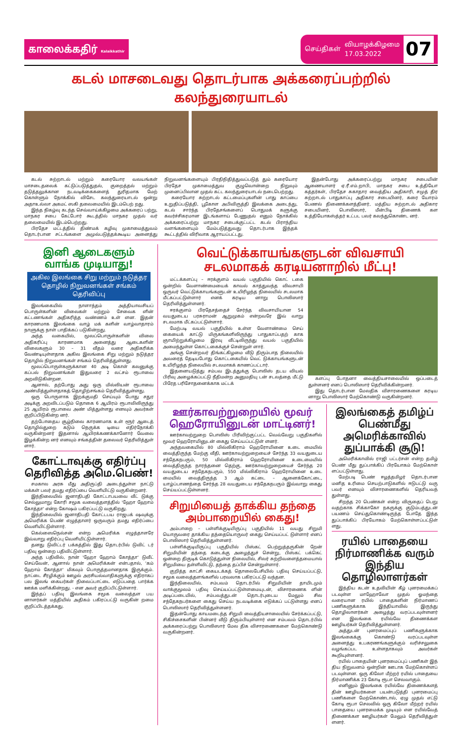காலைக்கதிர் Kalaikkathir
செய்திகள் வியாழக்கிழமை
17.03.2022 07
கடல் மாசடைவது தொடர்பாக அக்கரைப்பற்றில் கலந்துரையாடல்
கடல் சுற்றாடல் மற்றும் கரையோர வலயங்கள் மாசடைதலைக் கட்டுப்படுத்துதல், குறைத்தல் மற்றும் தடுத்தலுக்கான நடவடிக்கைகளைத் துரிதமாக மேற் கொள்ளும் நோக்கில் விசேட கலந்துரையாடல் ஒன்று அதாஉல்லா அகமட் ஸகி தலைமையில் இடம்பெற் றது.
இந்த நிகழ்வு கடந்த செவ்வாய்க்கிழமை அக்கரைப் பற்று, மாநகர சபை கேட்போர் கூடத்தில் மாநகர முதல் வர் தலைமையில் இடம்பெற்றது.
பிரதேச மட்டத்தில் திண்மக் கழிவு முகாமைத்துவம் தொடர்பான சட்டங்களை அமுல்படுத்தக்கூடிய அனைத்து நிறுவனங்களையும் பிரதிநிதித்துவப்படுத் தும் கரையோர பிரதேச முகாமைத்துவ குழுவொன்றை நிறுவும் முனைப்பிலான முதல் கட்ட கலந்துரையாடல் நடைபெற்றது.
கரையோர சுற்றாடல் கட்டமைப்புகளின் பாது காப்பை உறுதிப்படுத்தி, பூகோள அபிவிருத்தி இலக்கை அடைந்து, கடல் சார்ந்த பிரதேசங்களைப் பொதுமக் களுக்கு கவர்ச்சிகரமான இடங்களாய் பேணுதல் எனும் நோக்கில் அக்கரைப்பற்று மாநகர சபைக்குட்பட்ட கடல் பிராந்திய வளங்களையும் மேம்படுத்துவது தொடர்பாக இந்தக் கூட்டத்தில் விரிவாக ஆராயப்பட்டது.
இதன்போது அக்கரைப்பற்று மாநகர சபையின் ஆணையாளர் ஏ.ரீ.எம்.றாபி, மாநகர சபை உத்தியோ கத்தர்கள், பிரதேச சுகாதார வைத்திய அதிகாரி, சமுத் திர சுற்றாடல் பாதுகாப்பு அதிகார சபையினர், கரை யோரம் பேணல் திணைக்களத்தினர், மத்திய சுற்றாடல் அதிகார சபையினர், பொலிஸார், மீன்பிடி திணைக் கள உத்தியோகஸ்த்தர் உட்பட பலர் கலந்துகொண்ட னர்.
இனி ஆடைகளும் வாங்க முடியாது!
அகில இலங்கை சிறு மற்றும் நடுத்தர தொழில் நிறுவனங்கள் சங்கம் தெரிவிப்பு
இலங்கையில் நாளாந்தம் அத்தியாவசியப் பொருள்களின் விலைகள் மற்றும் சேவைக ளின் கட்டணங்கள் அதிகரித்த வண்ணம் உள் ளன. இதன் காரணமாக இலங்கை வாழ் மக் களின் வாழ்வாதாரம் நாளுக்கு நாள் பாதிக்கப் படுகின்றது.
அந்த வகையில், மூலப்பொருள்களின் விலை அதிகரிப்பு காரணமாக அனைத்து ஆடைகளின் விலைகளும் 30 – 31 வீதம் வரை அதிகரிக்க வேண்டியுள்ளதாக அகில இலங்கை சிறு மற்றும் நடுத்தர தொழில் நிறுவனங்கள் சங்கம் தெரிவித்துள்ளது.
மூலப்பொருள்களுக்கான 40 அடி கொள் கலனுக்கு கப்பல் நிறுவனங்கள் இதுவரை 2 லட்சம் ரூபாவை அறவிடுகின்றன.
ஆனால், தற்போது அது ஒரு மில்லியன் ரூபாவை அண்மித்துள்ளதாகத் தொழிற்சங்கம் தெரிவித்துள்ளது.
ஒரு பொருளாக இறக்குமதி செய்யும் போது சதுர அடிக்கு அறவிடப்படும் தொகை 6 ஆயிரம் ரூபாவிலிருந்து 25 ஆயிரம் ரூபாவை அண் மித்துள்ளது எனவும் அவர்கள் குறிப்பிடுகின்ற னர்.
தற்போதைய சூழ்நிலை காரணமாக உள் ளூர் ஆடைத் தொழில்துறை கடும் நெருக்க டியை எதிர்நோக்கி வருகின்றனர் இதனால் ஆயிரக்கணக்கானோர் வேலை இழக்கின்ற னர் எனவும் சங்கத்தின் தலைவர் தெரிவித்துள் ளார்.
கோட்டாவுக்கு எதிர்ப்பு தெரிவித்த அமெ.பெண்!
சமகால அரசு மீது அதிருப்தி அடைந்துள்ள நாட்டு மக்கள் பலர் தமது எதிர்ப்பை வெளியிட்டு வருகின்றனர்.
இந்நிலையில் ஜனாதிபதி கோட்டாபயவை வீட் டுக்கு செல்லுமாறு கோரி சமூக வலைத்தளத்தில் 'ஹோ ஹோம் கோத்தா' என்ற கோஷம் பகிரப்பட்டு வருகிறது.
இந்நிலையில் ஜனாதிபதி கோட்டபய ராஜபக் ஷவுக்கு அமெரிக்க பெண் எழுத்தாளர் ஒருவரும் தமது எதிர்ப்பை வெளியிட்டுள்ளார்.
கெல்ஸைநெல்சன் என்ற அமெரிக்க எழுத்தாளரே இவ்வாறு எதிர்ப்பு வெளியிட்டுள்ளார்.
தனது டுவிட்டர் பக்கத்தில் இது தொடர்பில் டுவிட் டர் பதிவு ஒன்றை பதிவிட்டுள்ளார்.
அந்த பதிவில், நான் 'ஹோ ஹோம் கோத்தா' டுவீட் செய்வேன், ஆனால் நான் அமெரிக்கன் என்பதால், 'கம் ஹோம் கோத்தா' மிகவும் பொருத்தமானதாக இருக்கும். நாட்டை சீரழிக்கும் ஊழல் அரசியல்வாதிகளுக்கு எதிராகப் பல இலங் கையர்கள் நிலைப்பாட்டை எடுப்பதை பார்க்க ஊக்க மளிக்கின்றது. - என அவர் குறிப்பிட்டுள்ளார்.
இந்தப் பதிவு இலங்கை சமூக வலைத்தள பய னாளர்கள் மத்தியில் அதிகம் பகிரப்பட்டு வருகின் றமை குறிப்பிடத்தக்கது.
வெட்டுக்காயங்களுடன் விவசாயி சடலமாகக் கரடியனாறில் மீட்பு!
மட்டக்களப்பு – ஈரக்குளம் வயல் பகுதியில் கொட் டகை ஒன்றில் வேளாண்மையைக் காவல் காத்துவந்த விவசாயி ஒருவர் வெட்டுக்காயங்களுடன் உயிரிழந்த நிலையில் சடலமாக மீட்கப்பட்டுள்ளார் எனக் கரடிய னாறு பொலிஸார் தெரிவித்துள்ளனர்.
ஈரக்குளம் பிரதேசத்தைச் சேர்ந்த விவசாயியான 54 வயதுடைய பரசுராமன் ஆறுமுகம் என்றவரே இவ் வாறு சடலமாக மீட்கப்பட்டுள்ளார்.
மேற்படி வயல் பகுதியில் உள்ள வேளாண்மை செய் கையைக் காட்டு மிருகங்களிலிருந்து பாதுகாப்பதற் காக ஞாயிற்றுக்கிழமை இரவு வீட்டிலிருந்து வயல் பகுதியில் அமைந்துள்ள கொட்டகைக்குச் சென்றுள் ளார்.
அங்கு சென்றவர் திங்கட்கிழமை வீடு திரும்பாத நிலையில் அவரைத் தேடியபோது கொட்டகையில் வெட் டுக்காயங்களுடன் உயிரிழந்த நிலையில் சடலமாகக் காணப்பட்டார்.
இதனையடுத்து சம்பவ இடத்துக்கு பொலிஸ் தடய வியல் பிரிவு அழைக்கப்பட்டு நீதிமன்ற அனுமதியு டன் சடலத்தை மீட்டு பிரேத பரிசோதனைக்காக மட்டக்
களப்பு போதனா வைத்தியசாலையில் ஒப்படைத் துள்ளனர் எனப் பொலிஸார் தெரிவிக்கின்றனர்.
இது தொடர்பான மேலதிக விசாரணைகளை கரடிய னாறு பொலிஸார் மேற்கொண்டு வருகின்றனர்.
ஊர்காவற்றுறையில் மூவர் ஹெரோயினுடன் மாட்டினர்!
ஊர்காவற்றுறை பொலிஸ் பிரிவிற்குட்பட்ட வெவ்வேறு பகுதிகளில் மூவர் ஹெரோயினுடன் கைது செய்யப்பட்டுள் ளனர்.
அந்தவகையில் 80 மில்லிகிராம் ஹெரோயினை உடை மையில் வைத்திருந்த மேற்கு வீதி, ஊர்காவற்றுறையைச் சேர்ந்த 33 வயதுடைய சந்தேகநபரும், 50 மில்லிகிராம் ஹெரோயினை உடைமையில் வைத்திருந்த நாரந்தனை தெற்கு, ஊர்காவற்றுறையைச் சேர்ந்த 20 வயதுடைய சந்தேகநபரும், 550 மில்லிகிராம் ஹெரோயினை உடை மையில் வைத்திருந்த 3 ஆம் கட்டை – ஆனைக்கோட்டை, யாழ்ப்பாணத்தை சேர்ந்த 28 வயதுடைய சந்தேகநபரும் இவ்வாறு கைது செய்யப்பட்டுள்ளனர்.
சிறுமியைத் தாக்கிய தந்தை அம்பாறையில் கைது!
அம்பாறை – பள்ளிக்குடியிருப்பு பகுதியில் 11 வயது சிறுமி யொருவரை தாக்கிய தந்தையொருவர் கைது செய்யப்பட் டுள்ளார் எனப் பொலிஸார் தெரிவித்துள்ளனர்.
பள்ளிக்குடியிருப்பு பகுதியில் பிஸ்கட் பெற்றுத்தருகின் றேன் சிறுமியின் தந்தை கடைக்கு அழைத்துச் சென்று, பிஸ்கட் பக்கெட் ஒன்றை திருடிக் கொடுத்துள்ள நிலையில், சிலர் சுற்றிவளைத்தமையால் சிறுமியை தள்ளிவிட்டு, தந்தை தப்பிச் சென்றுள்ளார்.
குறித்த காட்சி கையடக்கத் தொலைபேசியில் பதிவு செய்யப்பட்டு, சமூக வலைத்தளங்களில் பரவலாக பகிரப்பட்டு வந்தன.
இந்நிலையில், சம்பவம் தொடர்பில் சிறுமியின் தாயிடமும் வாக்குமூலம் பதிவு செய்யப்பட்டுள்ளமையுடன், விசாரணைக ளின் அடிப்படையில், சம்பவத்துடன் தொடர்புடைய மேலும் சில சந்தேகநபர்களை கைது செய்ய நடவடிக்கை எடுக்கப் பட்டுள்ளது எனப் பொலிஸார் தெரிவித்துள்ளனர்.
இதன்போது காயமடைந்த சிறுமி வைத்தியசாலையில் சேர்க்கப்பட்டு, சிகிச்சைகளின் பின்னர் வீடு திரும்பியுள்ளார் என சம்பவம் தொடர்பில் அக்கரைப்பற்று பொலிஸார் மேல திக விசாரணைகளை மேற்கொண்டு வருகின்றனர்.
இலங்கைத் தமிழ்ப் பெண்மீது அமெரிக்காவில் துப்பாக்கி சூடு!
அமெரிக்காவில் ராஜி பட்டர்சன் என்ற தமிழ் பெண் மீது துப்பாக்கிப் பிரயோகம் மேற்கொள் ளப்பட்டுள்ளது.
மேற்படி பெண் ஈழத்தமிழர் தொடர்பான மனித உரிமை செயற்பாடுகளில் ஈடுபட்டு வரு பவர் எனவும் விசாரணைகளில் தெரியவந் துள்ளது.
சிறந்த 20 பெண்கள் என்ற விருதைப் பெறு வதற்காக சிக்காகோ நகருக்கு குடும்பத்துடன் பயணம் செய்துகொண்டிருந்த போதே இந்த துப்பாக்கிப் பிரயோகம் மேற்கொள்ளப்பட்டுள் ளது.
ரயில் பாதையை நிர்மாணிக்க வரும் இந்திய தொழிலாளர்கள்
இந்திய கடன் உதவியின் கீழ் புனரமைக்கப் படவுள்ள மாஹோவோ முதல் ஓமந்தை வரையான ரயில் பாதைகளின் நிர்மாணப் பணிகளுக்காக இந்தியாவில் இருந்து தொழிலாளர்கள் அழைத்து வரப்படவுள்ளனர் என இலங்கை ரயில்வே திணைக்கள ஊழியர்கள் தெரிவித்துள்ளனர்.
அத்துடன் புனரமைப்புப் பணிகளுக்காக இலங்கைக்கு கொண்டு வரப்படவுள்ள அனைத்து உபகரணங்களுக்கும் வரிச்சலுகை வழங்கப்பட உள்ளதாகவும் அவர்கள் கூறியுள்ளனர்.
ரயில் பாதையின் புனரமைப்புப் பணிகள் இந் திய நிறுவனம் ஒன்றின் ஊடாக மேற்கொள்ளப் படவுள்ளன. ஒரு கிலோ மீற்றர் ரயில் பாதையை நிர்மாணிக்க 23 கோடி ரூபா செலவாகும்.
எனினும் இலங்கை ரயில்வே திணைக்களத் தின் ஊழியர்களை பயன்படுத்தி புனரமைப்பு பணிகளை மேற்கொண்டால், ஏழு முதல் எட்டு கோடி ரூபா செலவில் ஒரு கிலோ மீற்றர் ரயில் பாதையை புனரமைக்க முடியும் என ரயில்வேத் திணைக்கள ஊழியர்கள் மேலும் தெரிவித்துள் ளனர்.